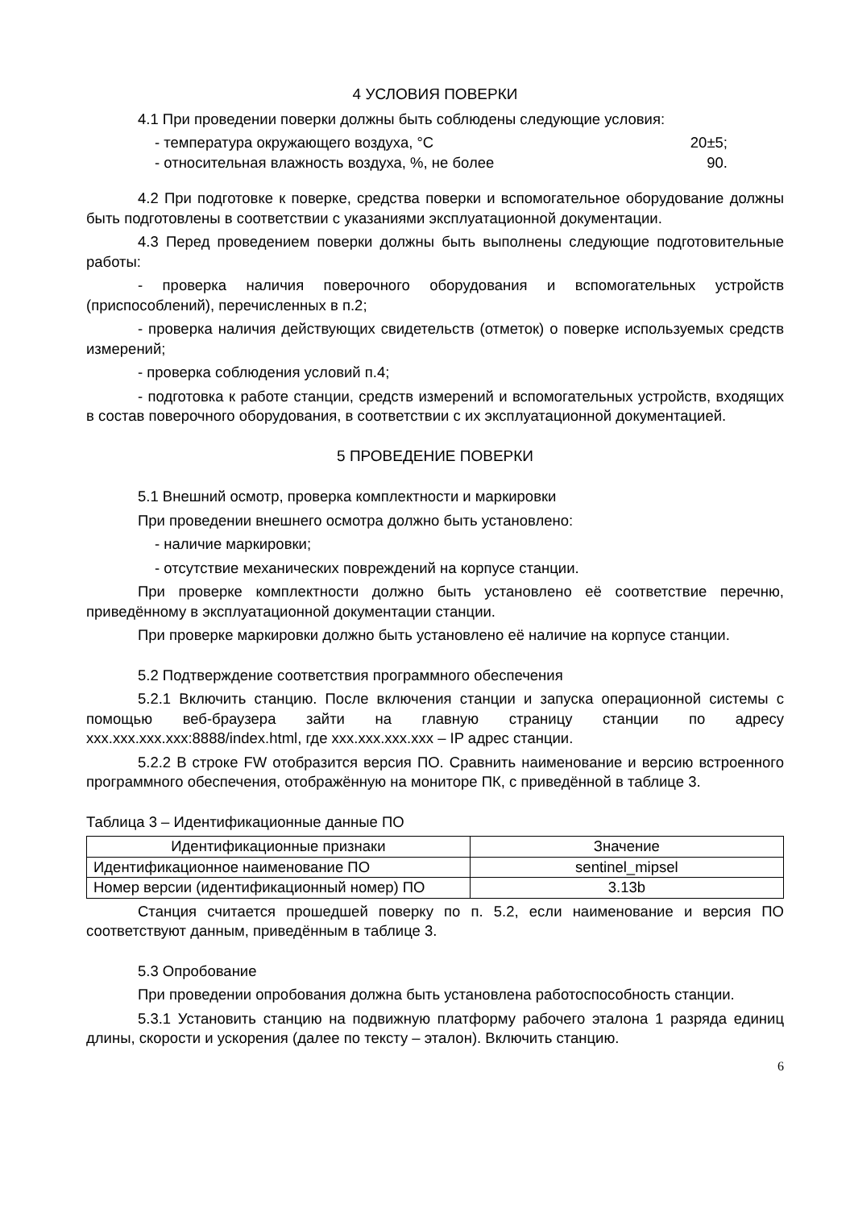4 УСЛОВИЯ ПОВЕРКИ
4.1 При проведении поверки должны быть соблюдены следующие условия:
- температура окружающего воздуха, °С 20±5;
- относительная влажность воздуха, %, не более 90.
4.2 При подготовке к поверке, средства поверки и вспомогательное оборудование должны быть подготовлены в соответствии с указаниями эксплуатационной документации.
4.3 Перед проведением поверки должны быть выполнены следующие подготовительные работы:
- проверка наличия поверочного оборудования и вспомогательных устройств (приспособлений), перечисленных в п.2;
- проверка наличия действующих свидетельств (отметок) о поверке используемых средств измерений;
- проверка соблюдения условий п.4;
- подготовка к работе станции, средств измерений и вспомогательных устройств, входящих в состав поверочного оборудования, в соответствии с их эксплуатационной документацией.
5 ПРОВЕДЕНИЕ ПОВЕРКИ
5.1 Внешний осмотр, проверка комплектности и маркировки
При проведении внешнего осмотра должно быть установлено:
- наличие маркировки;
- отсутствие механических повреждений на корпусе станции.
При проверке комплектности должно быть установлено её соответствие перечню, приведённому в эксплуатационной документации станции.
При проверке маркировки должно быть установлено её наличие на корпусе станции.
5.2 Подтверждение соответствия программного обеспечения
5.2.1 Включить станцию. После включения станции и запуска операционной системы с помощью веб-браузера зайти на главную страницу станции по адресу xxx.xxx.xxx.xxx:8888/index.html, где xxx.xxx.xxx.xxx – IP адрес станции.
5.2.2 В строке FW отобразится версия ПО. Сравнить наименование и версию встроенного программного обеспечения, отображённую на мониторе ПК, с приведённой в таблице 3.
Таблица 3 – Идентификационные данные ПО
| Идентификационные признаки | Значение |
| --- | --- |
| Идентификационное наименование ПО | sentinel_mipsel |
| Номер версии (идентификационный номер) ПО | 3.13b |
Станция считается прошедшей поверку по п. 5.2, если наименование и версия ПО соответствуют данным, приведённым в таблице 3.
5.3 Опробование
При проведении опробования должна быть установлена работоспособность станции.
5.3.1 Установить станцию на подвижную платформу рабочего эталона 1 разряда единиц длины, скорости и ускорения (далее по тексту – эталон). Включить станцию.
6